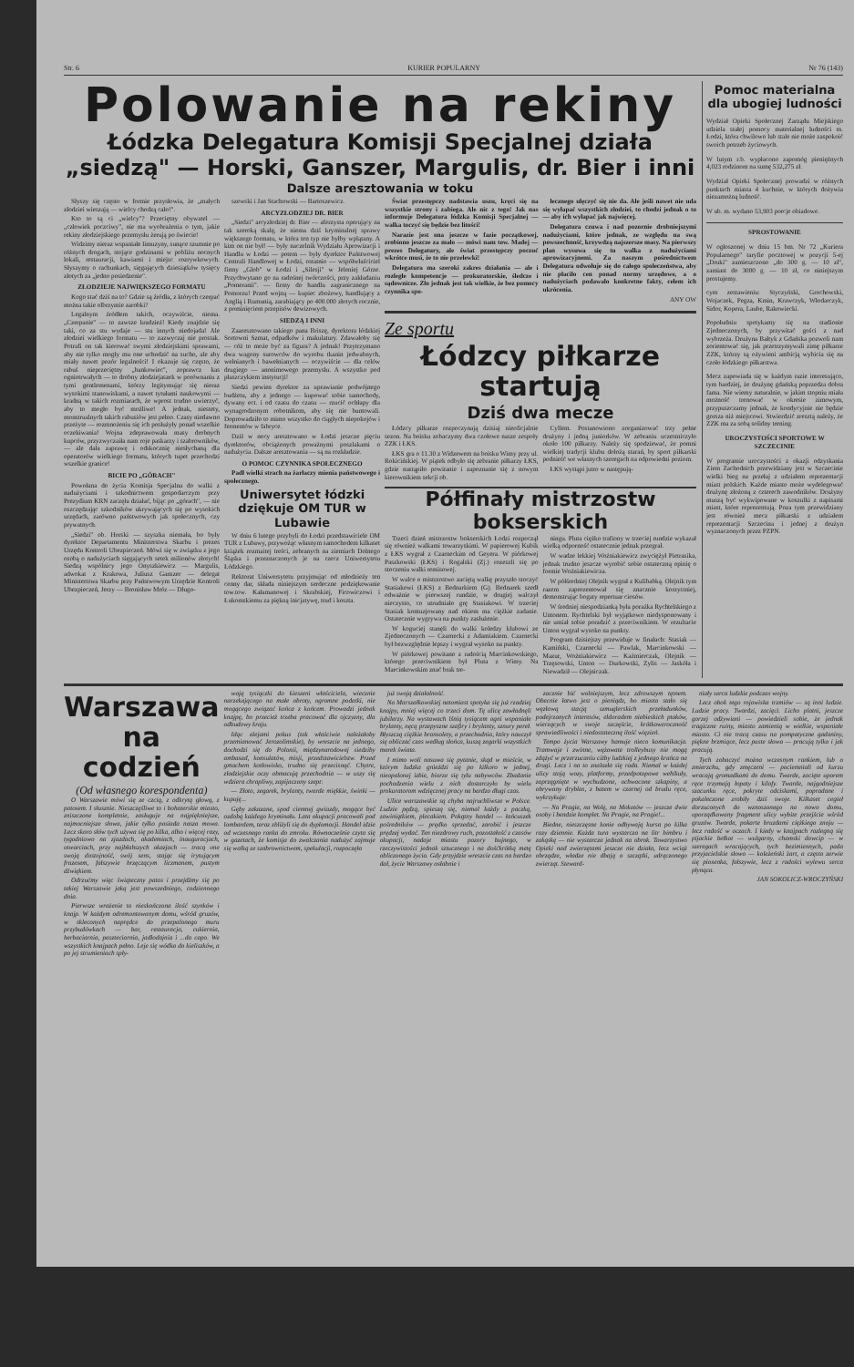Str. 6 KURIER POPULARNY Nr 76 (143)
Polowanie na rekiny
Łódzka Delegatura Komisji Specjalnej działa
„siedzą" — Horski, Ganszer, Margulis, dr. Bier i inni
Dalsze aresztowania w toku
Słyszy się często w formie przysłowia, że „małych złodziei wieszają — wielcy chodzą cało!".
Kto to są ci „wielcy"? Przeciętny obywatel — „człowiek poczciwy", nie ma wyobrażenia o tym, jakie rekiny złodziejskiego przemysłu żerują po świecie!
Widzimy nieraz wspaniałe limuzyny, sunące szumnie po różnych drogach, stojące godzinami w pobliżu nocnych lokali, restauracji, kawiarni i miejsc rozrywkowych. Słyszymy o rachunkach, sięgających dziesiątków tysięcy złotych za „jedno posiedzenie".
ZŁODZIEJE NAJWIĘKSZEGO FORMATU
Kogo stać dziś na to? Gdzie są źródła, z których czerpać można takie olbrzymie zarobki?
Legalnym źródłem takich, oczywiście, niema. „Czerpanie" — to zawsze kradzież! Kiedy znajdzie się taki, co za stu wydaje — stu innych niedojada! Ale złodziei wielkiego formatu — to zazwyczaj nie prostak. Potrafi on tak kierować swymi złodziejskimi sprawami, aby nie tylko mogły mu one uchodzić na sucho, ale aby miały nawet pozór legalności! I okazuje się często, że rabuś nieprzeciętny „bankowiec", zoprawcz kas ogniotrwałych — to drobny złodziejaszek w porównaniu z tymi gentlemenami, którzy legitymując się nieraz wysokimi stanowiskami, a nawet tytułami naukowymi — kradną w takich rozmiarach, że wprost trudno uwierzyć, aby to mogło być możliwe! A jednak, niestety, monstrualnych takich rabusiów jest pełno. Czasy niedawno przeżyte — rozmnożeniu się ich posłużyły ponad wszelkie oczekiwania! Wojna zdeprawowała masy drobnych kupców, przyzwyczaiła nam roje paskarzy i szabrowników, — ale dała zaprawę i odskocznię niesłychaną dla operatorów wielkiego formatu, których tupet przechodzi wszelkie granice!
BICIE PO „GÓRACH"
Powołana do życia Komisja Specjalna do walki z nadużyciami i szkodnictwem gospodarczym przy Prezydium KRN zaczęła działać, bijąc po „górach", — nie oszczędzając szkodników ukrywających się po wysokich urzędach, zarówno państwowych jak społecznych, czy prywatnych.
„Siedzi" ob. Horski — szyszka niemała, bo były dyrektor Departamentu Ministerstwa Skarbu i prezes Urzędu Kontroli Ubezpieczeń. Mówi się w związku z jego osobą o nadużyciach sięgających setek milionów złotych! Siedzą wspólnicy jego Onyszkiewicz — Margulis, adwokat z Krakowa, Juliusz Ganszer — delegat Ministerstwa Skarbu przy Państwowym Urzędzie Kontroli Ubezpieczeń, Jerzy — Bronisław Mróz — Długo-
szewski i Jan Stachowski — Bartoszewicz.
ARCYZŁODZIEJ DR. BIER
„Siedzi" arcyzłodziej dr. Bier — aferzysta operujący na tak szeroką skalę, że niema dziś kryminalnej sprawy większego formatu, w która ten typ nie byłby wplątany. A kim on nie był! — były naczelnik Wydziału Aprowizacji i Handlu w Łodzi — potem — były dyrektor Państwowej Centrali Handlowej w Łodzi, ostatnio — współwłaściciel firmy „Glob" w Łodzi i „Silesji" w Jeleniej Górze. Przychwytano go na radośnej twórczości, przy zakładaniu „Pomeranii". — firmy do handlu zagranicznego na Pomorzu! Przed wojną — kupiec zbożowy, handlujący z Anglią i Rumunią, zarabiający po 400.000 złotych rocznie, z pominięciem przepisów dewizowych.
SIEDZĄ I INNI
Zaaresztowano takiego pana Briszę, dyrektora łódzkiej Sortowni Szmat, odpadków i makulatury. Zdawałoby się — cóż to może być za figura? A jednak! Przytrzymano dwa wagony surowców do wyrobu tkanin jedwabnych, wełnianych i bawełnianych — oczywiście — dla celów drugiego — anonimowego przemysłu. A wszystko pod płaszczykiem instytucji!
Siedzi pewien dyrektor za uprawianie podwójnego budżetu, aby z jednego — kupować sobie samochody, dywany ect. i od czasu do czasu — rzucić ochłapy dla wynagrodzonym robotnikom, aby się nie buntowali. Doprowadziło to mimo wszystko do ciągłych niepokojów i fermentów w fabryce.
Dziś w nocy aresztowano w Łodzi jeszcze pięciu dyrektorów, obciążonych poważnymi poszlakami o nadużycia. Dalsze aresztowania — są na rozkładzie.
O POMOC CZYNNIKA SPOŁECZNEGO
Padł wielki strach na żarłaczy mienia państwowego i społecznego.
Uniwersytet łódzki dziękuje OM TUR w Lubawie
W dniu 6 lutego przybyli do Łodzi przedstawiciele OM TUR z Lubawy, przywożąc własnym samochodem kilkaset książek rozmaitej treści, zebranych na ziemiach Dolnego Śląska i przeznaczonych je na rzecz Uniwersytetu Łódzkiego.
Rektorat Uniwersytetu przyjmując od młodzieży ten cenny dar, składa niniejszym serdeczne podziękowanie tow.tow. Kałamanowej i Skrabskiej, Ficowiczowi i Łukomskiemu za piękną inicjatywę, trud i koszta.
Świat przestępczy nadstawia uszu, kręci się na wszystkie strony i zabiega. Ale nic z tego! Jak nas informuje Delegatura łódzka Komisji Specjalnej — walka toczyć się będzie bez litości!
Narazie jest ona jeszcze w fazie początkowej, zrobiono jeszcze za mało — mówi nam tow. Madej — prezes Delegatury, ale świat przestępczy poczuć wkrótce musi, że to nie przelewki!
Delegatura ma szeroki zakres działania — ale i rozległe kompetencje — prokuratorskie, śledcze i sądownicze. Zło jednak jest tak wielkie, że bez pomocy czynnika spo-
łecznego ulęczyć się nie da. Ale jeśli nawet nie uda się wyłapać wszystkich złodziei, to chodzi jednak o to — aby ich wyłapać jak najwięcej.
Delegatura czuwa i nad pozornie drobniejszymi nadużyciami, które jednak, ze względu na swą powszechność, krzywdzą najszersze masy. Na pierwszy plan wysuwa się tu walka z nadużyciami aprowizacyjnemi. Za naszym pośrednictwem Delegatura odwołuje się do całego społeczeństwa, aby nie płaciło cen ponad normy urzędowe, a o nadużyciach podawało konkretne fakty, celem ich ukrócenia.
ANY OW
Ze sportu
Łódzcy piłkarze startują
Dziś dwa mecze
Łódzcy piłkarze rozpoczynają dzisiaj nieoficjalnie sezon. Na boisku zobaczymy dwa czołowe nasze zespoły ZZK i ŁKS.
ŁKS gra o 11.30 z Widzewem na boisku Wimy przy ul. Rokicińskiej. W piątek odbyło się zebranie piłkarzy ŁKS, gdzie nastąpiło powitanie i zapoznanie się z nowym kierownikiem sekcji ob.
Cyllem. Postanowiono zorganizować trzy pełne drużyny i jedną juniorków. W zebraniu uczestniczyło około 100 piłkarzy. Należy się spodziewać, że pomni wielkiej tradycji klubu dołożą starań, by sport piłkarski podnieść we własnych szeregach na odpowiedni poziom.
ŁKS wystąpi jutro w następują-
Półfinały mistrzostw bokserskich
Trzeci dzień mistrzostw bokserskich Łodzi rozpoczął się również walkami towarzyskimi. W papierowej Kubik z ŁKS wygrał z Czarneckim od Geyera. W piórkowej Paszkowski (ŁKS) i Rogalski (Zj.) rozeszli się po stoczeniu walki remisowej.
W walce o mistrzostwo zaciętą walkę przyszło stoczyć Stasiakowi (ŁKS) z Bednarkiem (G). Bednarek szedł odważnie w pierwszej rundzie, w drugiej walczył nieczysto, co utrudniało grę Stasiakowi. W trzeciej Stasiak kontuzjowany nad okiem ma ciężkie zadanie. Ostatecznie wygrywa na punkty zasłużenie.
W koguciej stanęli do walki koledzy klubowi ze Zjednoczonych — Czarnecki z Adamiakiem. Czarnecki był bezwzględnie lepszy i wygrał wysoko na punkty.
W piórkowej powitano z radością Marcinkowskiego, którego przeciwnikiem był Pluta z Wimy. Na Marcinkowskim znać brak tre-
ningu. Pluta ciężko trafiony w trzeciej rundzie wykazał wielką odporność ostatecznie jednak przegrał.
W wadze lekkiej Woźniakiewicz zwyciężył Pietrasika, jednak trudno jeszcze wyrobić sobie ostateczną opinię o formie Woźniakiewicza.
W półśredniej Olejnik wygrał z Kulibabką. Olejnik tym razem zaprezentował się znacznie korzystniej, demonstrując bogaty repertuar ciosów.
W średniej niespodzianką była porażka Rychtelskiego z Untonem. Rychtelski był wyjątkowo niedysponowany i nie umiał sobie poradzić z przeciwnikiem. W rezultacie Unton wygrał wysoko na punkty.
Program dzisiejszy przewiduje w finałach: Stasiak — Kamiński, Czarnecki — Pawlak, Marcinkowski — Mazur, Woźniakiewicz — Kaźmierczak, Olejnik — Trzęsowski, Unton — Durkowski, Zylis — Jaskóła i Niewadził — Olejniczak.
Pomoc materialna dla ubogiej ludności
Wydział Opieki Społecznej Zarządu Miejskiego udziela stałej pomocy materialnej ludności m. Łodzi, która chwilowo lub stale nie może zaspokoić swoich potrzeb życiowych.
W lutym r.b. wypłacono zapomóg pieniężnych 4,023 rodzinom na sumę 532,275 zł.
Wydział Opieki Społecznej prowadzi w różnych punktach miasta 4 kuchnie, w których dożywia niezamożną ludność.
W ub. m. wydano 53,903 porcje obiadowe.
SPROSTOWANIE
W ogłoszonej w dniu 15 bm. Nr 72 „Kuriera Popularnego" taryfie pocztowej w pozycji 5-ej „Druki" zamieszczono „do 300 g. — 10 zł", zamiast do 3000 g. — 10 zł, co niniejszym prostujemy.
cym zestawieniu: Styczyński, Grochowski, Wojaczek, Pegza, Kmin, Krawczyk, Włodarczyk, Sidor, Kopera, Laube, Rakowiecki.
Popołudniu spotykamy się na stadionie Zjednoczonych, by przywitać gości z nad wybrzeża. Drużyna Bałtyk z Gdańska pozwoli nam zorientować się, jak przetrzymywali zimę piłkarze ZZK, którzy są ożywieni ambicją wybicia się na czoło łódzkiego piłkarstwa.
Mecz zapowiada się w każdym razie interesująco, tym bardziej, że drużynę gdańską poprzedza dobra fama. Nie wiemy naturalnie, w jakim stopniu miała możność trenować w okresie zimowym, przypuszczamy jednak, że kondycyjnie nie będzie gorsza niż miejscowi. Stwierdzić zresztą należy, że ZZK ma za sobą solidny trening.
UROCZYSTOŚCI SPORTOWE W SZCZECINIE
W programie uroczystości z okazji odzyskania Ziem Zachodnich przewidziany jest w Szczecinie wielki bieg na przełaj z udziałem reprezentacji miast polskich. Każde miasto może wydelegować drużynę złożoną z czterech zawodników. Drużyny muszą być wykwipowane w koszulki z napisami miast, które reprezentują. Poza tym przewidziany jest również mecz piłkarski z udziałem reprezentacji Szczecina i jednej z drużyn wyznaczonych przez PZPN.
Warszawa na codzień
(Od własnego korespondenta)
O Warszawie mówi się ze czcią, z odkrytą głową, z patosem. I słusznie. Nieszczęśliwe to i bohaterskie miasto, zniszczone kompletnie, zasługuje na najpiękniejsze, najmocniejsze słowa, jakie tylko posiada nasza mowa. Lecz skoro słów tych używa się po kilka, albo i więcej razy, tygodniowo na zjazdach, akademiach, inauguracjach, otwarciach, przy najbłahszych okazjach — tracą one swoją dostojność, swój sens, stając się irytującym frazesem, fałszywie brzęczącym liczmanem, pustym dźwiękiem.
Odrzućmy więc świąteczny patos i przejdźmy się po takiej Warszawie jaką jest powszedniego, codziennego dnia.
Pierwsze wrażenie to nieskończona ilość szynków i knajp. W każdym odremontowanym domu, wśród gruzów, w skleconych naprędce do przepalonego muru przybudówkach — bar, restauracja, cukiernia, herbaciarnia, paszteciarnia, jadłodajnia i ...da capo. We wszystkich knajpach pełno. Leje się wódka do kieliszków, a po jej strumieniach spły-
wają tysiączki do kieszeni właściciela, wiecznie narzekającego na małe obroty, ogromne podatki, nie mogącego związać końca z końcem. Prowadzi jednak knajpę, bo przecież trzeba pracować dla ojczyzny, dla odbudowy kraju.
Idąc alejami pokus (tak właściwie należałoby przemianować Jerozolimskie), by wreszcie na jednego, dochodzi się do Polonii, międzynarodowej siedziby ambasad, konsulatów, misji, przedstawicielstw. Przed gmachem kotłowisko, trudno się przecisnąć. Chytre, złodziejskie oczy obmacują przechodnia — w uszy się wdziera chrapliwy, zapijaczony szept:
— Złoto, zegarek, brylanty, twarde miękkie, świnki — kupuję...
Gęby zakazane, spod ciemnej gwiazdy, mogące być ozdobą każdego kryminału. Lata okupacji pracowali pod lombardem, teraz zbliżyli się do dyplomacji. Handel idzie od wczesnego ranka do zmroku. Równocześnie czyta się w gazetach, że komisja do zwalczania nadużyć zajmuje się walką ze szabrownictwem, spekulacji, rozpoczęła
już swoją działalność.
Na Marszałkowskiej natomiast spotyka się już rzadziej knajpy, mniej więcej co trzeci dom. Tę ulicę zawładnęli jubilerzy. Na wystawach lśnią tysiącem ogni wspaniałe brylanty, nęcą przepyszne szafiry i brylanty, sznury pereł. Błyszczą ciężkie bransolety, a przechodnia, który nauczył się obliczać czas według słońca, kuszą zegarki wszystkich marek świata.
I mimo woli nasuwa się pytanie, skąd w mieście, w którym ludzka gnieździ się po kilkoro w jednej, nieopalonej izbie, biorze się tylu nabywców. Zbadanie pochodzenia wielu z nich dostarczyło by wielu prokuratorom wdzięcznej pracy na bardzo długi czas.
Ulice warszawskie są chyba najruchliwsze w Polsce. Ludzie pędzą, spieszą się, niemal każdy z paczką, zawiniątkiem, plecakiem. Pokątny handel — łańcuszek pośredników — prędko sprzedać, zarobić i jeszcze prędzej wydać. Ten niezdrowy ruch, pozostałość z czasów okupacji, nadaje miastu pozory bujnego, w rzeczywistości jednak sztucznego i na dośćkrótką metę obliczonego życia. Gdy przyjdzie wreszcie czas na bardzo dał, życie Warszawy osłabnie i
zacznie bić wolniejszym, lecz zdrowszym tętnem. Obecnie łatwo jest o pieniądz, bo miasto stało się węzłową stacją szmuglerskich przeładunków, podejrzanych interesów, eldoradem niebieskich ptaków, wierzących w swoje szczęście, krótkowzroczność sprawiedliwości i niedostateczną ilość więzień.
Tempo życia Warszawy hamuje nieco komunikacja. Tramwaje i zwinne, wężowate trolleybusy nie mogą zdążyć w przerzucaniu ciżby ludzkiej z jednego krańca na drugi. Lecz i na to znalazła się rada. Niemal w każdej ulicy stoją wozy, platformy, przedpotopowe wehikuły, zaprzęgnięte w wychudzone, ochwacone szkapiny, a obrywany dryblas, z batem w czarnej od brudu ręce, wykrzykuje:
— Na Pragie, na Wolę, na Mokotów — jeszcze dwie osoby i bendzie komplet. Na Pragie, na Pragie!...
Biedne, nieszczęsne konie odbywają kursa po kilka razy dziennie. Każda tura wystarcza na litr bimbru i zakąskę — nie wystarcza jednak na obrok. Towarzystwo Opieki nad zwierzętami jeszcze nie działa, lecz wciąż obrządze, władze nie dbają o szczątki, udręczonego zwierząt. Steward-
niały serca ludzkie podczas wojny.
Lecz obok tego rojowiska trzmiów — są inni ludzie. Ludzie pracy. Twardzi, zacięci. Licho platni, jeszcze gorzej odżywiani — powiedzieli sobie, że jednak tragiczne ruiny, miasto zamienią w wielkie, wspaniałe miasto. Ci nie tracą czasu na pompatyczne gadaniny, piękne brzmiące, lecz puste słowa — pracują tylko i jak pracują.
Tych zobaczyć można wczesnym rankiem, lub o zmierzchu, gdy zmęczeni — pociemniali od kurzu wracają gromadkami do domu. Twarde, zacięte uporem ręce trzymają łopaty i kilofy. Twarde, najgodniejsze szacunku ręce, pokryte odciskami, popradane i pokaleczone zrobiły dziś swoje. Kilkaset cegieł dorzuconych do wznoszonego na nowo domu, uporządkowany fragment ulicy wybite przejście wśród gruzów. Twarde, pokarte bruzdami ciężkiego znoju — lecz radość w oczach. I kiedy w knajpach rozlegną się pijackie bełkot — wulgarny, chamski dowcip — w szeregach wracających, tych bezimiennych, pada przyjacielskie słowo — koleżeński żart, a często zerwie się piosenka, fałszywie, lecz z radości wylewu serca płynąca.
JAN SOKOLICZ-WROCZYŃSKI